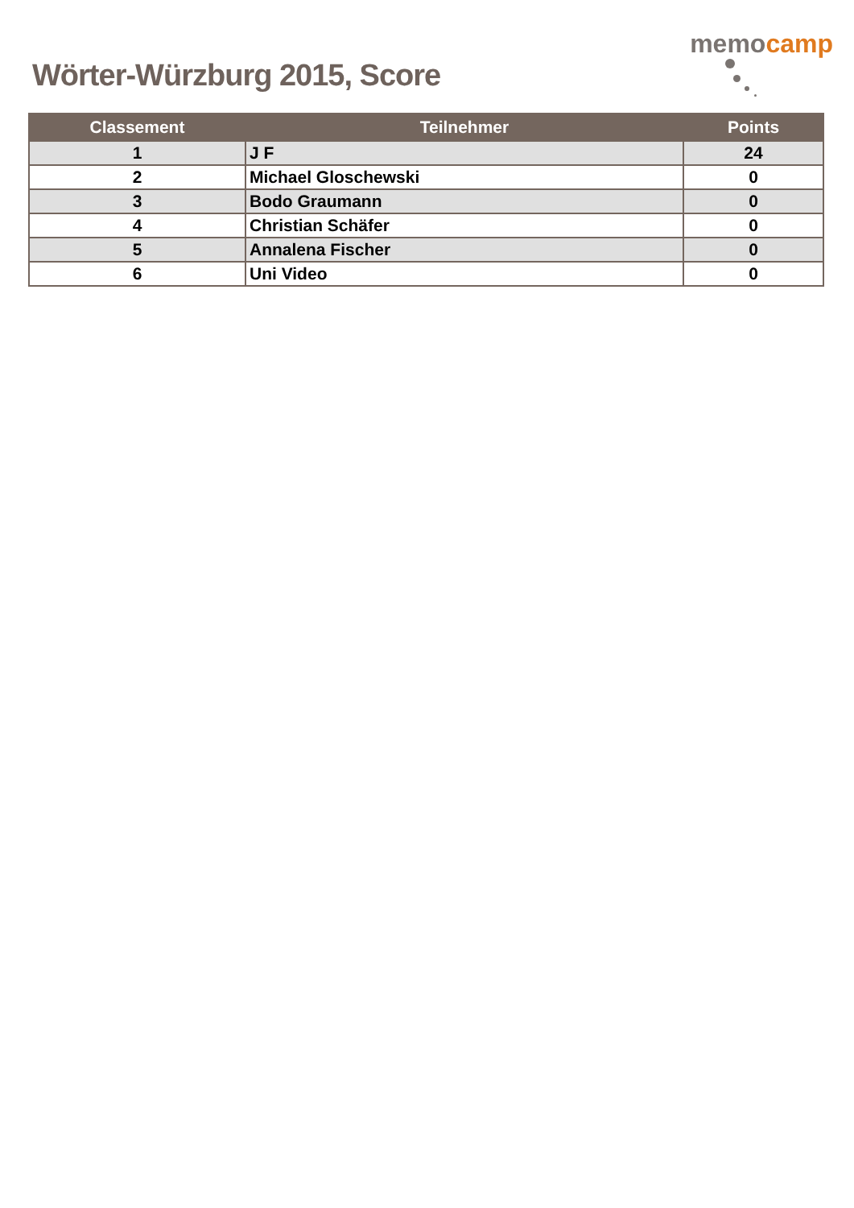Wörter-Würzburg 2015, Score
memocamp
| Classement | Teilnehmer | Points |
| --- | --- | --- |
| 1 | J F | 24 |
| 2 | Michael Gloschewski | 0 |
| 3 | Bodo Graumann | 0 |
| 4 | Christian Schäfer | 0 |
| 5 | Annalena Fischer | 0 |
| 6 | Uni Video | 0 |